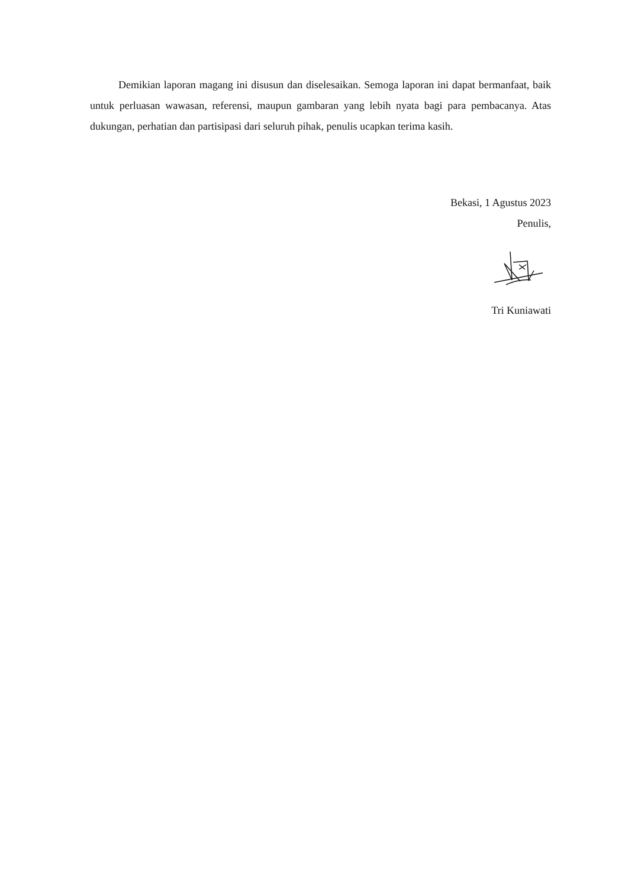Demikian laporan magang ini disusun dan diselesaikan. Semoga laporan ini dapat bermanfaat, baik untuk perluasan wawasan, referensi, maupun gambaran yang lebih nyata bagi para pembacanya. Atas dukungan, perhatian dan partisipasi dari seluruh pihak, penulis ucapkan terima kasih.
Bekasi, 1 Agustus 2023
Penulis,
Tri Kuniawati